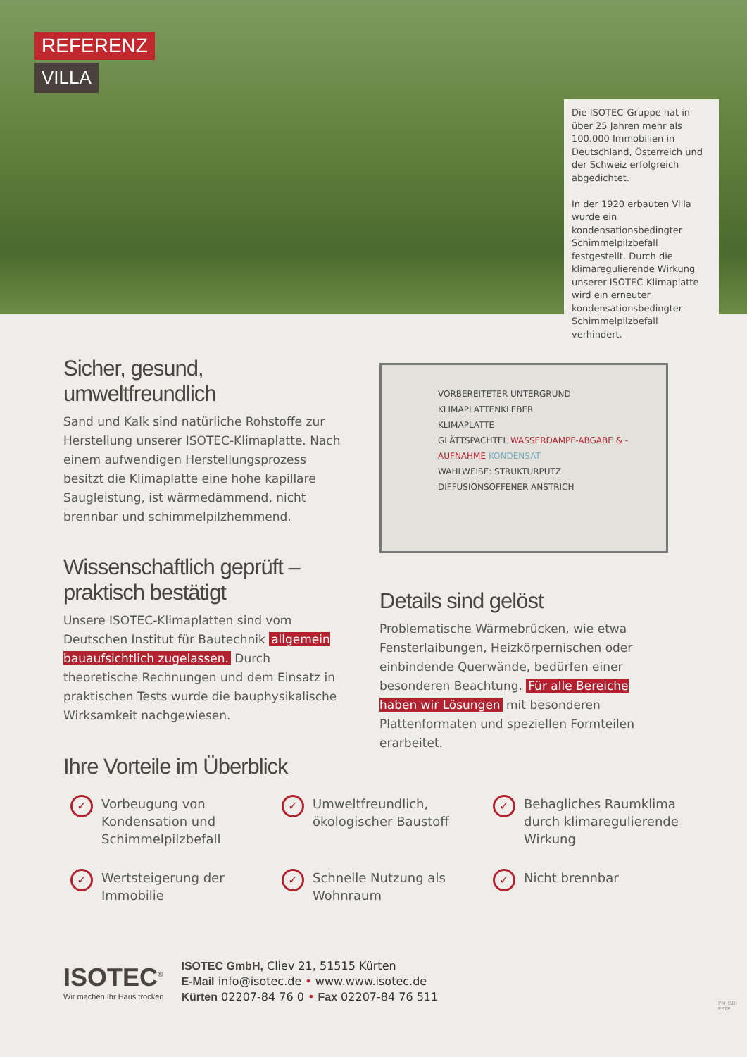REFERENZ
VILLA
Die ISOTEC-Gruppe hat in über 25 Jahren mehr als 100.000 Immobilien in Deutschland, Österreich und der Schweiz erfolgreich abgedichtet.
In der 1920 erbauten Villa wurde ein kondensationsbedingter Schimmelpilzbefall festgestellt. Durch die klimaregulierende Wirkung unserer ISOTEC-Klimaplatte wird ein erneuter kondensationsbedingter Schimmelpilzbefall verhindert.
Sicher, gesund, umweltfreundlich
Sand und Kalk sind natürliche Rohstoffe zur Herstellung unserer ISOTEC-Klimaplatte. Nach einem aufwendigen Herstellungsprozess besitzt die Klimaplatte eine hohe kapillare Saugleistung, ist wärmedämmend, nicht brennbar und schimmelpilzhemmend.
Wissenschaftlich geprüft – praktisch bestätigt
Unsere ISOTEC-Klimaplatten sind vom Deutschen Institut für Bautechnik allgemein bauaufsichtlich zugelassen. Durch theoretische Rechnungen und dem Einsatz in praktischen Tests wurde die bauphysikalische Wirksamkeit nachgewiesen.
VORBEREITETER UNTERGRUND
KLIMAPLATTENKLEBER
KLIMAPLATTE
GLÄTTSPACHTEL WASSERDAMPF-ABGABE & -AUFNAHME KONDENSAT
WAHLWEISE: STRUKTURPUTZ
DIFFUSIONSOFFENER ANSTRICH
Details sind gelöst
Problematische Wärmebrücken, wie etwa Fensterlaibungen, Heizkörpernischen oder einbindende Querwände, bedürfen einer besonderen Beachtung. Für alle Bereiche haben wir Lösungen mit besonderen Plattenformaten und speziellen Formteilen erarbeitet.
Ihre Vorteile im Überblick
✓ Vorbeugung von Kondensation und Schimmelpilzbefall
✓ Umweltfreundlich, ökologischer Baustoff
✓ Behagliches Raumklima durch klimaregulierende Wirkung
✓ Wertsteigerung der Immobilie
✓ Schnelle Nutzung als Wohnraum
✓ Nicht brennbar
ISOTEC<sup>®</sup>
Wir machen Ihr Haus trocken
ISOTEC GmbH, Cliev 21, 51515 Kürten
E-Mail info@isotec.de • www.www.isotec.de
Kürten 02207-84 76 0 • Fax 02207-84 76 511
PM_GD-EPTP